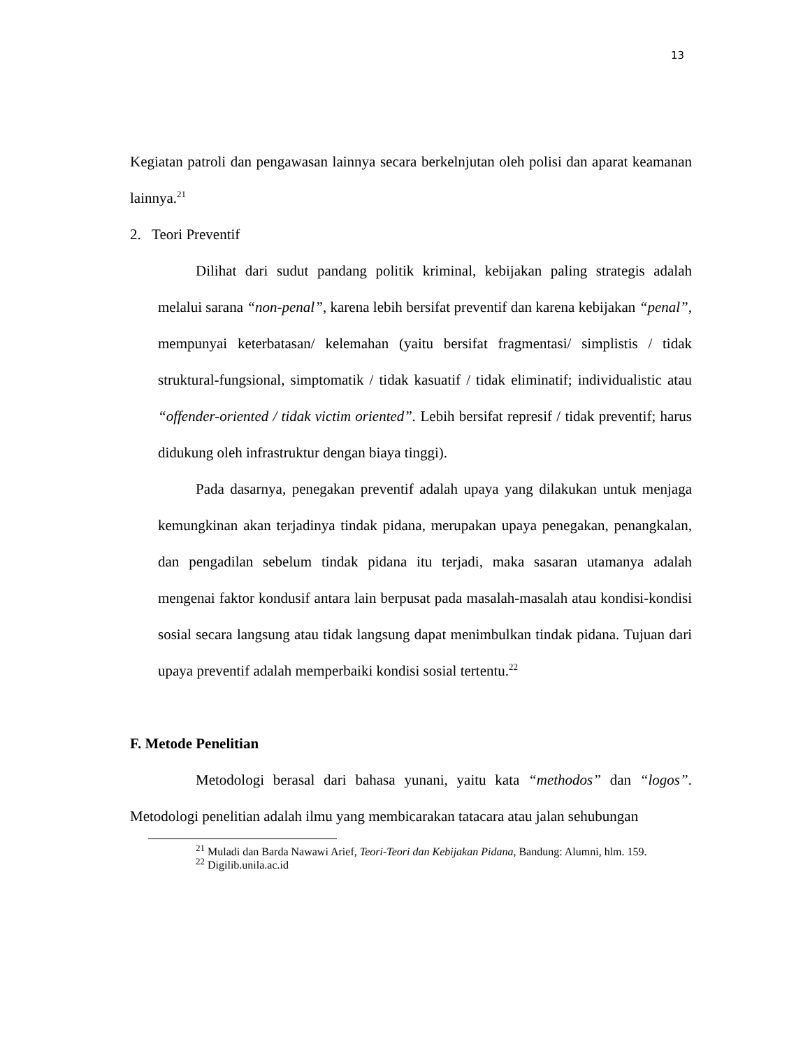13
Kegiatan patroli dan pengawasan lainnya secara berkelnjutan oleh polisi dan aparat keamanan lainnya.<sup>21</sup>
2. Teori Preventif
Dilihat dari sudut pandang politik kriminal, kebijakan paling strategis adalah melalui sarana “non-penal”, karena lebih bersifat preventif dan karena kebijakan “penal”, mempunyai keterbatasan/ kelemahan (yaitu bersifat fragmentasi/ simplistis / tidak struktural-fungsional, simptomatik / tidak kasuatif / tidak eliminatif; individualistic atau “offender-oriented / tidak victim oriented”. Lebih bersifat represif / tidak preventif; harus didukung oleh infrastruktur dengan biaya tinggi).
Pada dasarnya, penegakan preventif adalah upaya yang dilakukan untuk menjaga kemungkinan akan terjadinya tindak pidana, merupakan upaya penegakan, penangkalan, dan pengadilan sebelum tindak pidana itu terjadi, maka sasaran utamanya adalah mengenai faktor kondusif antara lain berpusat pada masalah-masalah atau kondisi-kondisi sosial secara langsung atau tidak langsung dapat menimbulkan tindak pidana. Tujuan dari upaya preventif adalah memperbaiki kondisi sosial tertentu.<sup>22</sup>
F. Metode Penelitian
Metodologi berasal dari bahasa yunani, yaitu kata “methodos” dan “logos”. Metodologi penelitian adalah ilmu yang membicarakan tatacara atau jalan sehubungan
<sup>21</sup> Muladi dan Barda Nawawi Arief, Teori-Teori dan Kebijakan Pidana, Bandung: Alumni, hlm. 159.
<sup>22</sup> Digilib.unila.ac.id